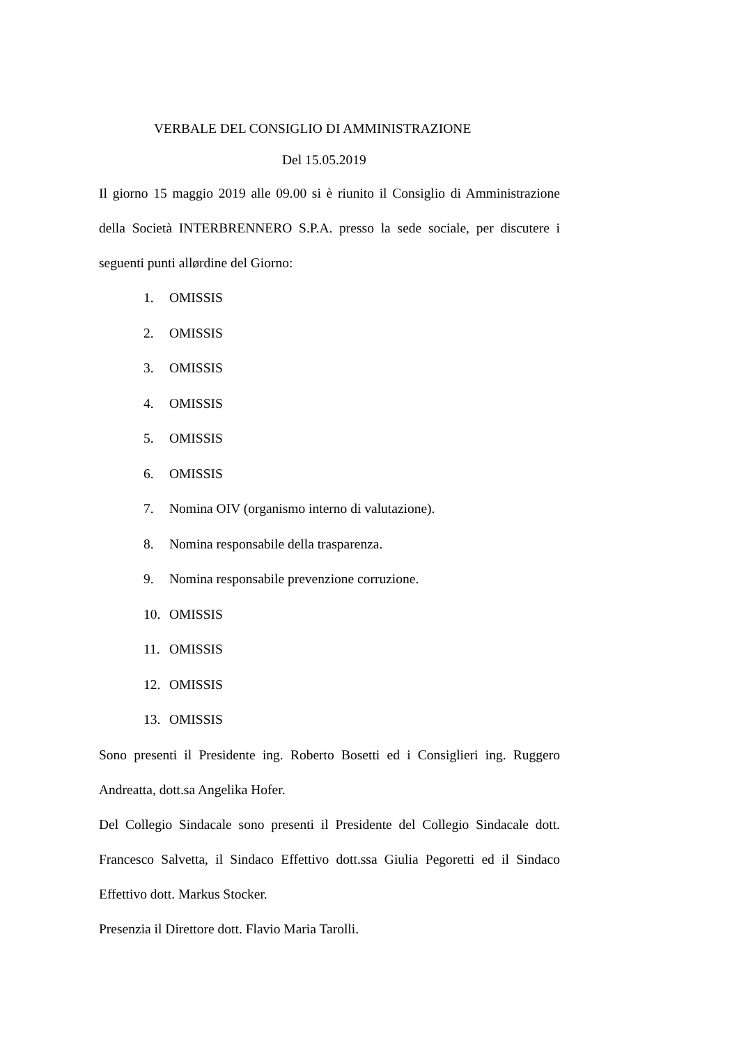VERBALE DEL CONSIGLIO DI AMMINISTRAZIONE
Del 15.05.2019
Il giorno 15 maggio 2019 alle 09.00 si è riunito il Consiglio di Amministrazione della Società INTERBRENNERO S.P.A. presso la sede sociale, per discutere i seguenti punti allørdine del Giorno:
1. OMISSIS
2. OMISSIS
3. OMISSIS
4. OMISSIS
5. OMISSIS
6. OMISSIS
7. Nomina OIV (organismo interno di valutazione).
8. Nomina responsabile della trasparenza.
9. Nomina responsabile prevenzione corruzione.
10. OMISSIS
11. OMISSIS
12. OMISSIS
13. OMISSIS
Sono presenti il Presidente ing. Roberto Bosetti ed i Consiglieri ing. Ruggero Andreatta, dott.sa Angelika Hofer.
Del Collegio Sindacale sono presenti il Presidente del Collegio Sindacale dott. Francesco Salvetta, il Sindaco Effettivo dott.ssa Giulia Pegoretti ed il Sindaco Effettivo dott. Markus Stocker.
Presenzia il Direttore dott. Flavio Maria Tarolli.